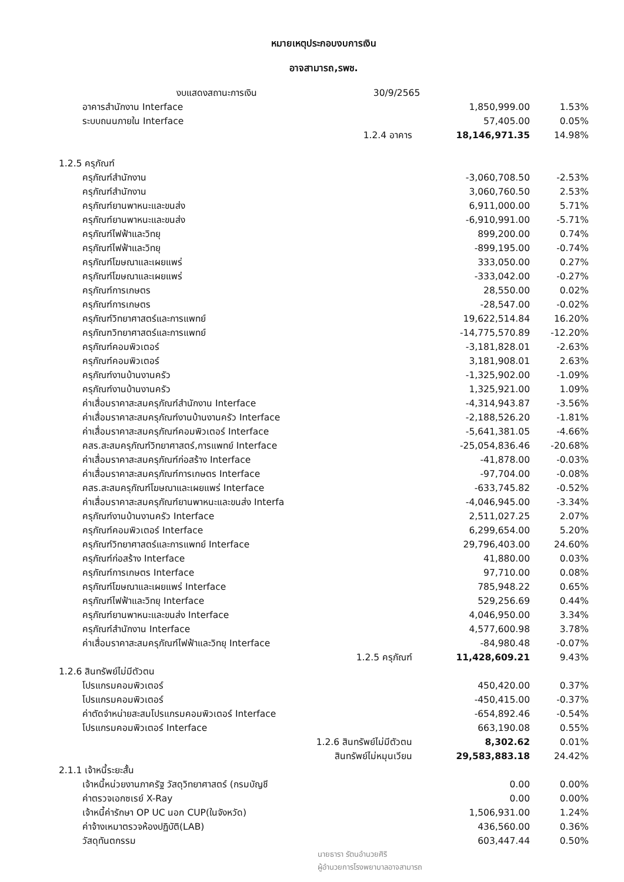หมายเหตุประกอบงบการเงิน
อาจสามารถ,รพช.
| งบแสดงสถานะการเงิน | 30/9/2565 | | |
| อาคารสำนักงาน Interface | | 1,850,999.00 | 1.53% |
| ระบบถนนภายใน Interface | | 57,405.00 | 0.05% |
| 1.2.4 อาคาร | | 18,146,971.35 | 14.98% |
| 1.2.5 ครุภัณฑ์ | | | |
| ครุภัณฑ์สำนักงาน | | -3,060,708.50 | -2.53% |
| ครุภัณฑ์สำนักงาน | | 3,060,760.50 | 2.53% |
| ครุภัณฑ์ยานพาหนะและขนส่ง | | 6,911,000.00 | 5.71% |
| ครุภัณฑ์ยานพาหนะและขนส่ง | | -6,910,991.00 | -5.71% |
| ครุภัณฑ์ไฟฟ้าและวิทยุ | | 899,200.00 | 0.74% |
| ครุภัณฑ์ไฟฟ้าและวิทยุ | | -899,195.00 | -0.74% |
| ครุภัณฑ์โฆษณาและเผยแพร่ | | 333,050.00 | 0.27% |
| ครุภัณฑ์โฆษณาและเผยแพร่ | | -333,042.00 | -0.27% |
| ครุภัณฑ์การเกษตร | | 28,550.00 | 0.02% |
| ครุภัณฑ์การเกษตร | | -28,547.00 | -0.02% |
| ครุภัณฑ์วิทยาศาสตร์และการแพทย์ | | 19,622,514.84 | 16.20% |
| ครุภัณฑวิทยาศาสตร์และการแพทย์ | | -14,775,570.89 | -12.20% |
| ครุภัณฑ์คอมพิวเตอร์ | | -3,181,828.01 | -2.63% |
| ครุภัณฑ์คอมพิวเตอร์ | | 3,181,908.01 | 2.63% |
| ครุภัณฑ์งานบ้านงานครัว | | -1,325,902.00 | -1.09% |
| ครุภัณฑ์งานบ้านงานครัว | | 1,325,921.00 | 1.09% |
| ค่าเสื่อมราคาสะสมครุภัณฑ์สำนักงาน Interface | | -4,314,943.87 | -3.56% |
| ค่าเสื่อมราคาสะสมครุภัณฑ์งานบ้านงานครัว Interface | | -2,188,526.20 | -1.81% |
| ค่าเสื่อมราคาสะสมครุภัณฑ์คอมพิวเตอร์ Interface | | -5,641,381.05 | -4.66% |
| คสร.สะสมครุภัณฑ์วิทยาศาสตร์,การแพทย์ Interface | | -25,054,836.46 | -20.68% |
| ค่าเสื่อมราคาสะสมครุภัณฑ์ก่อสร้าง Interface | | -41,878.00 | -0.03% |
| ค่าเสื่อมราคาสะสมครุภัณฑ์การเกษตร Interface | | -97,704.00 | -0.08% |
| คสร.สะสมครุภัณฑ์โฆษณาและเผยแพร่ Interface | | -633,745.82 | -0.52% |
| ค่าเสื่อมราคาสะสมครุภัณฑ์ยานพาหนะและขนส่ง Interfa | | -4,046,945.00 | -3.34% |
| ครุภัณฑ์งานบ้านงานครัว Interface | | 2,511,027.25 | 2.07% |
| ครุภัณฑ์คอมพิวเตอร์ Interface | | 6,299,654.00 | 5.20% |
| ครุภัณฑ์วิทยาศาสตร์และการแพทย์ Interface | | 29,796,403.00 | 24.60% |
| ครุภัณฑ์ก่อสร้าง Interface | | 41,880.00 | 0.03% |
| ครุภัณฑ์การเกษตร Interface | | 97,710.00 | 0.08% |
| ครุภัณฑ์โฆษณาและเผยแพร่ Interface | | 785,948.22 | 0.65% |
| ครุภัณฑ์ไฟฟ้าและวิทยุ Interface | | 529,256.69 | 0.44% |
| ครุภัณฑ์ยานพาหนะและขนส่ง Interface | | 4,046,950.00 | 3.34% |
| ครุภัณฑ์สำนักงาน Interface | | 4,577,600.98 | 3.78% |
| ค่าเสื่อมราคาสะสมครุภัณฑ์ไฟฟ้าและวิทยุ Interface | | -84,980.48 | -0.07% |
| 1.2.5 ครุภัณฑ์ | | 11,428,609.21 | 9.43% |
| 1.2.6 สินทรัพย์ไม่มีตัวตน | | | |
| โปรแกรมคอมพิวเตอร์ | | 450,420.00 | 0.37% |
| โปรแกรมคอมพิวเตอร์ | | -450,415.00 | -0.37% |
| ค่าตัดจำหน่ายสะสมโปรแกรมคอมพิวเตอร์ Interface | | -654,892.46 | -0.54% |
| โปรแกรมคอมพิวเตอร์ Interface | | 663,190.08 | 0.55% |
| 1.2.6 สินทรัพย์ไม่มีตัวตน | | 8,302.62 | 0.01% |
| สินทรัพย์ไม่หมุนเวียน | | 29,583,883.18 | 24.42% |
| 2.1.1 เจ้าหนี้ระยะสั้น | | | |
| เจ้าหนี้หน่วยงานภาครัฐ วัสดุวิทยาศาสตร์ (กรมบัญชี | | 0.00 | 0.00% |
| ค่าตรวจเอกซเรย์ X-Ray | | 0.00 | 0.00% |
| เจ้าหนี้ค่ารักษา OP UC นอก CUP(ในจังหวัด) | | 1,506,931.00 | 1.24% |
| ค่าจ้างเหมาตรวจห้องปฏิบัติ(LAB) | | 436,560.00 | 0.36% |
| วัสดุทันตกรรม | | 603,447.44 | 0.50% |
นายธารา รัตนอำนวยศิริ
ผู้อำนวยการโรงพยาบาลอาจสามารถ